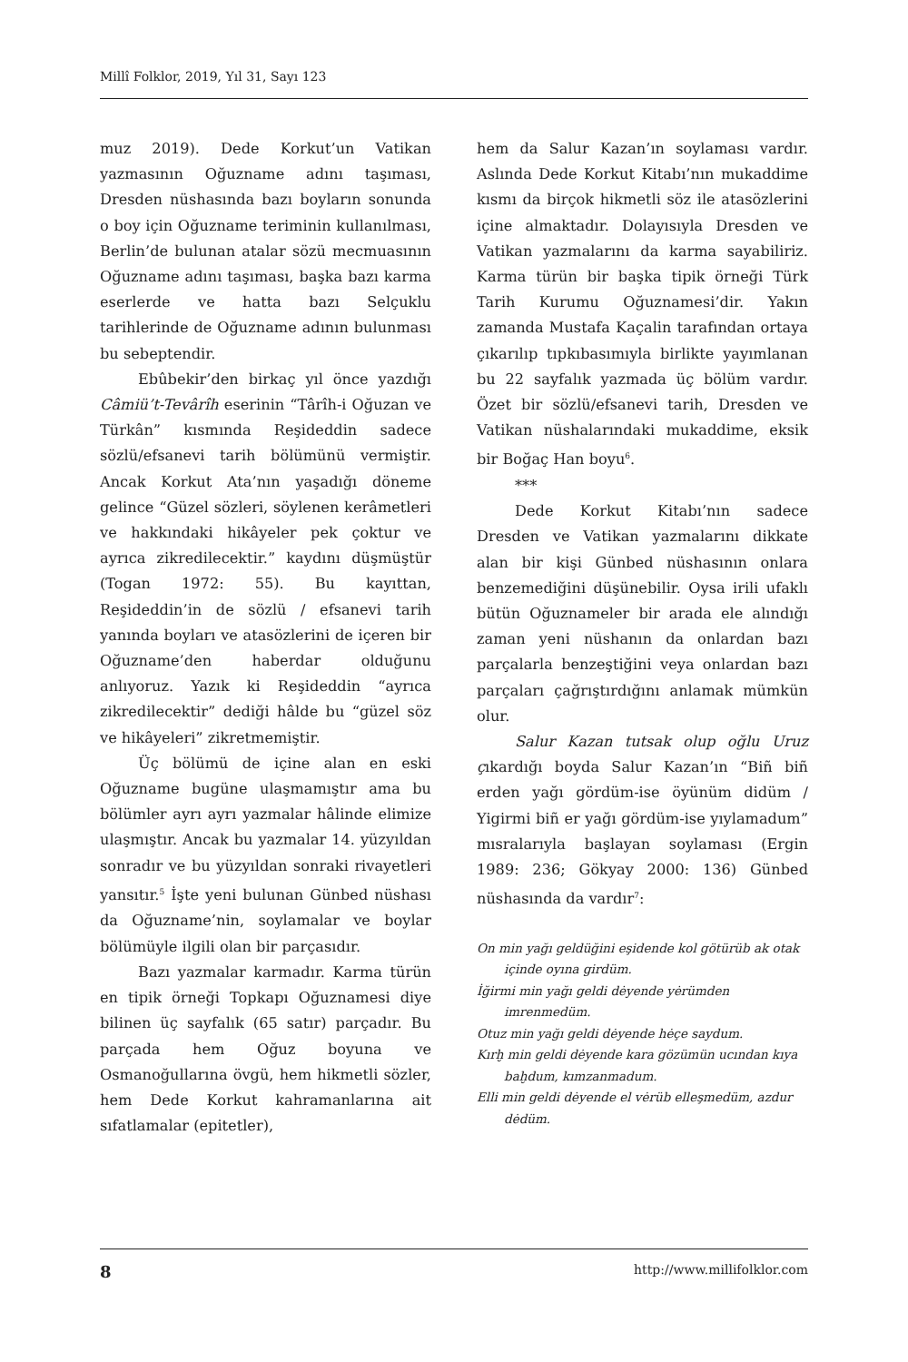Millî Folklor, 2019, Yıl 31, Sayı 123
muz 2019). Dede Korkut’un Vatikan yazmasının Oğuzname adını taşıması, Dresden nüshasında bazı boyların sonunda o boy için Oğuzname teriminin kullanılması, Berlin’de bulunan atalar sözü mecmuasının Oğuzname adını taşıması, başka bazı karma eserlerde ve hatta bazı Selçuklu tarihlerinde de Oğuzname adının bulunması bu sebeptendir.
Ebûbekir’den birkaç yıl önce yazdığı Câmiü’t-Tevârîh eserinin “Târîh-i Oğuzan ve Türkân” kısmında Reşideddin sadece sözlü/efsanevi tarih bölümünü vermiştir. Ancak Korkut Ata’nın yaşadığı döneme gelince “Güzel sözleri, söylenen kerâmetleri ve hakkındaki hikâyeler pek çoktur ve ayrıca zikredilecektir.” kaydını düşmüştür (Togan 1972: 55). Bu kayıttan, Reşideddin’in de sözlü / efsanevi tarih yanında boyları ve atasözlerini de içeren bir Oğuzname’den haberdar olduğunu anlıyoruz. Yazık ki Reşideddin “ayrıca zikredilecektir” dediği hâlde bu “güzel söz ve hikâyeleri” zikretmemiştir.
Üç bölümü de içine alan en eski Oğuzname bugüne ulaşmamıştır ama bu bölümler ayrı ayrı yazmalar hâlinde elimize ulaşmıştır. Ancak bu yazmalar 14. yüzyıldan sonradır ve bu yüzyıldan sonraki rivayetleri yansıtır.<sup>5</sup> İşte yeni bulunan Günbed nüshası da Oğuzname’nin, soylamalar ve boylar bölümüyle ilgili olan bir parçasıdır.
Bazı yazmalar karmadır. Karma türün en tipik örneği Topkapı Oğuznamesi diye bilinen üç sayfalık (65 satır) parçadır. Bu parçada hem Oğuz boyuna ve Osmanoğullarına övgü, hem hikmetli sözler, hem Dede Korkut kahramanlarına ait sıfatlamalar (epitetler),
hem da Salur Kazan’ın soylaması vardır. Aslında Dede Korkut Kitabı’nın mukaddime kısmı da birçok hikmetli söz ile atasözlerini içine almaktadır. Dolayısıyla Dresden ve Vatikan yazmalarını da karma sayabiliriz. Karma türün bir başka tipik örneği Türk Tarih Kurumu Oğuznamesi’dir. Yakın zamanda Mustafa Kaçalin tarafından ortaya çıkarılıp tıpkıbasımıyla birlikte yayımlanan bu 22 sayfalık yazmada üç bölüm vardır. Özet bir sözlü/efsanevi tarih, Dresden ve Vatikan nüshalarındaki mukaddime, eksik bir Boğaç Han boyu<sup>6</sup>.
***
Dede Korkut Kitabı’nın sadece Dresden ve Vatikan yazmalarını dikkate alan bir kişi Günbed nüshasının onlara benzemediğini düşünebilir. Oysa irili ufaklı bütün Oğuznameler bir arada ele alındığı zaman yeni nüshanın da onlardan bazı parçalarla benzeştiğini veya onlardan bazı parçaları çağrıştırdığını anlamak mümkün olur.
Salur Kazan tutsak olup oğlu Uruz çıkardığı boyda Salur Kazan’ın “Biñ biñ erden yağı gördüm-ise öyünüm didüm / Yigirmi biñ er yağı gördüm-ise yıylamadum” mısralarıyla başlayan soylaması (Ergin 1989: 236; Gökyay 2000: 136) Günbed nüshasında da vardır<sup>7</sup>:
On min yağı geldüğini eşidende kol götürüb ak otak içinde oyına girdüm.
İğirmi min yağı geldi dėyende yėrümden imrenmedüm.
Otuz min yağı geldi dėyende hėçe saydum.
Kırḫ min geldi dėyende kara gözümün ucından kıya baḫdum, kımzanmadum.
Elli min geldi dėyende el vėrüb elleşmedüm, azdur dėdüm.
8 http://www.millifolklor.com